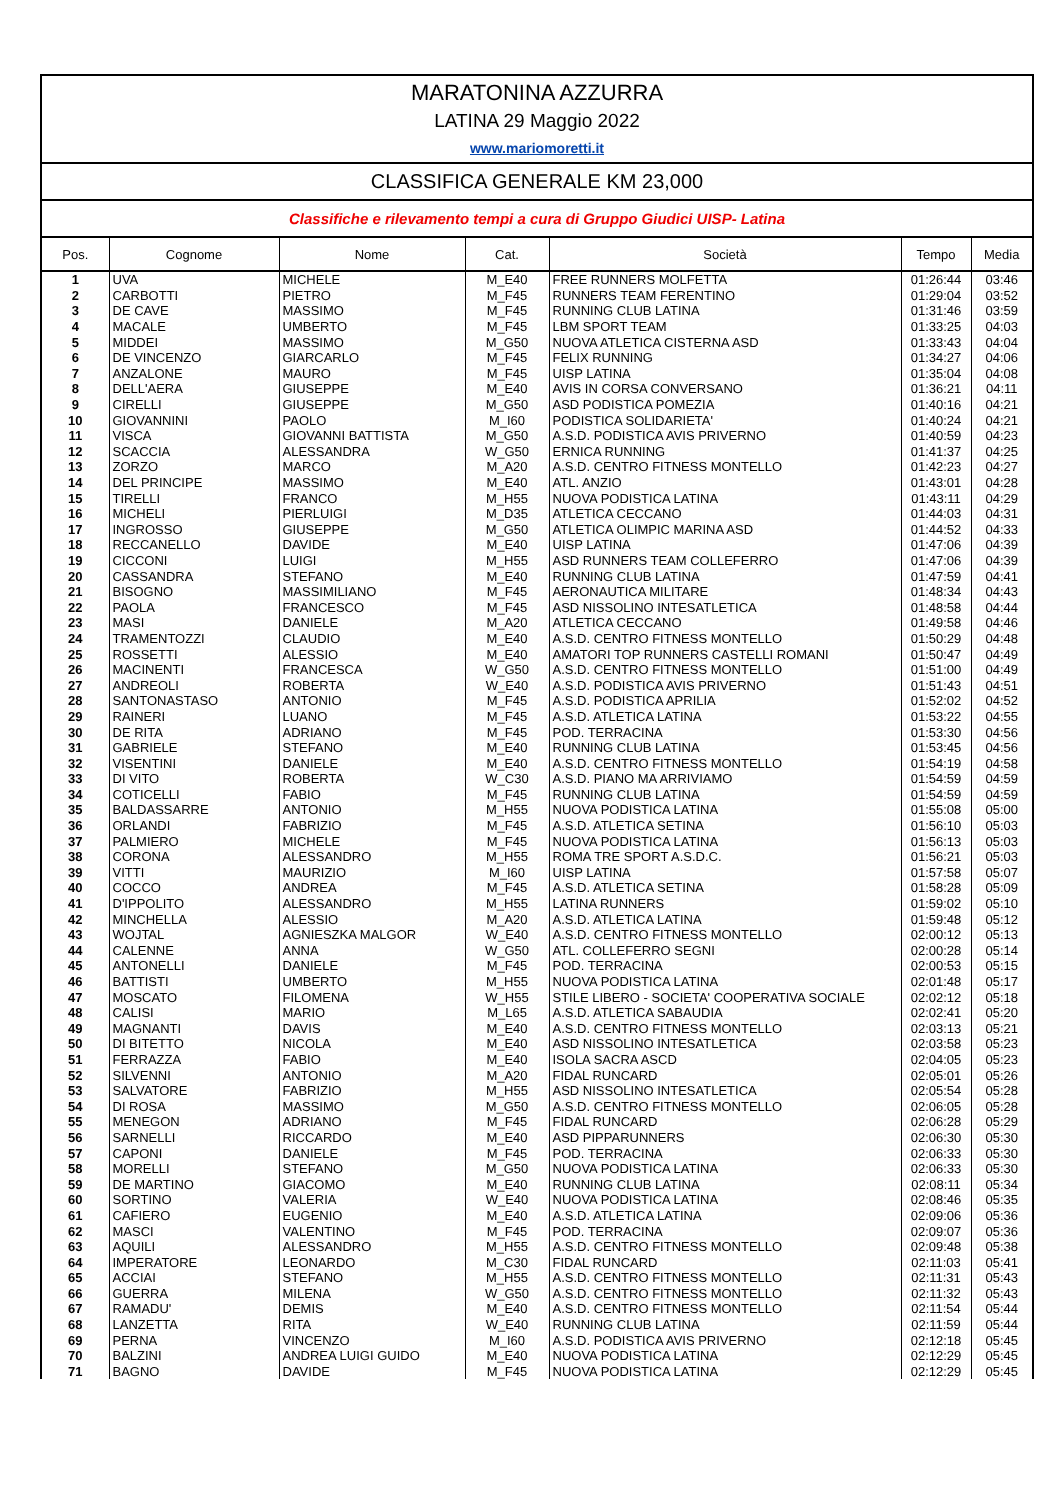MARATONINA AZZURRA
LATINA 29 Maggio 2022
www.mariomoretti.it
CLASSIFICA GENERALE KM 23,000
Classifiche e rilevamento tempi a cura di Gruppo Giudici UISP- Latina
| Pos. | Cognome | Nome | Cat. | Società | Tempo | Media |
| --- | --- | --- | --- | --- | --- | --- |
| 1 | UVA | MICHELE | M_E40 | FREE RUNNERS MOLFETTA | 01:26:44 | 03:46 |
| 2 | CARBOTTI | PIETRO | M_F45 | RUNNERS TEAM FERENTINO | 01:29:04 | 03:52 |
| 3 | DE CAVE | MASSIMO | M_F45 | RUNNING CLUB LATINA | 01:31:46 | 03:59 |
| 4 | MACALE | UMBERTO | M_F45 | LBM SPORT TEAM | 01:33:25 | 04:03 |
| 5 | MIDDEI | MASSIMO | M_G50 | NUOVA ATLETICA CISTERNA ASD | 01:33:43 | 04:04 |
| 6 | DE VINCENZO | GIARCARLO | M_F45 | FELIX RUNNING | 01:34:27 | 04:06 |
| 7 | ANZALONE | MAURO | M_F45 | UISP LATINA | 01:35:04 | 04:08 |
| 8 | DELL'AERA | GIUSEPPE | M_E40 | AVIS IN CORSA CONVERSANO | 01:36:21 | 04:11 |
| 9 | CIRELLI | GIUSEPPE | M_G50 | ASD PODISTICA POMEZIA | 01:40:16 | 04:21 |
| 10 | GIOVANNINI | PAOLO | M_I60 | PODISTICA SOLIDARIETA' | 01:40:24 | 04:21 |
| 11 | VISCA | GIOVANNI BATTISTA | M_G50 | A.S.D. PODISTICA AVIS PRIVERNO | 01:40:59 | 04:23 |
| 12 | SCACCIA | ALESSANDRA | W_G50 | ERNICA RUNNING | 01:41:37 | 04:25 |
| 13 | ZORZO | MARCO | M_A20 | A.S.D. CENTRO FITNESS MONTELLO | 01:42:23 | 04:27 |
| 14 | DEL PRINCIPE | MASSIMO | M_E40 | ATL. ANZIO | 01:43:01 | 04:28 |
| 15 | TIRELLI | FRANCO | M_H55 | NUOVA PODISTICA LATINA | 01:43:11 | 04:29 |
| 16 | MICHELI | PIERLUIGI | M_D35 | ATLETICA CECCANO | 01:44:03 | 04:31 |
| 17 | INGROSSO | GIUSEPPE | M_G50 | ATLETICA OLIMPIC MARINA ASD | 01:44:52 | 04:33 |
| 18 | RECCANELLO | DAVIDE | M_E40 | UISP LATINA | 01:47:06 | 04:39 |
| 19 | CICCONI | LUIGI | M_H55 | ASD RUNNERS TEAM COLLEFERRO | 01:47:06 | 04:39 |
| 20 | CASSANDRA | STEFANO | M_E40 | RUNNING CLUB LATINA | 01:47:59 | 04:41 |
| 21 | BISOGNO | MASSIMILIANO | M_F45 | AERONAUTICA MILITARE | 01:48:34 | 04:43 |
| 22 | PAOLA | FRANCESCO | M_F45 | ASD NISSOLINO INTESATLETICA | 01:48:58 | 04:44 |
| 23 | MASI | DANIELE | M_A20 | ATLETICA CECCANO | 01:49:58 | 04:46 |
| 24 | TRAMENTOZZI | CLAUDIO | M_E40 | A.S.D. CENTRO FITNESS MONTELLO | 01:50:29 | 04:48 |
| 25 | ROSSETTI | ALESSIO | M_E40 | AMATORI TOP RUNNERS CASTELLI ROMANI | 01:50:47 | 04:49 |
| 26 | MACINENTI | FRANCESCA | W_G50 | A.S.D. CENTRO FITNESS MONTELLO | 01:51:00 | 04:49 |
| 27 | ANDREOLI | ROBERTA | W_E40 | A.S.D. PODISTICA AVIS PRIVERNO | 01:51:43 | 04:51 |
| 28 | SANTONASTASO | ANTONIO | M_F45 | A.S.D. PODISTICA APRILIA | 01:52:02 | 04:52 |
| 29 | RAINERI | LUANO | M_F45 | A.S.D. ATLETICA LATINA | 01:53:22 | 04:55 |
| 30 | DE RITA | ADRIANO | M_F45 | POD. TERRACINA | 01:53:30 | 04:56 |
| 31 | GABRIELE | STEFANO | M_E40 | RUNNING CLUB LATINA | 01:53:45 | 04:56 |
| 32 | VISENTINI | DANIELE | M_E40 | A.S.D. CENTRO FITNESS MONTELLO | 01:54:19 | 04:58 |
| 33 | DI VITO | ROBERTA | W_C30 | A.S.D. PIANO MA ARRIVIAMO | 01:54:59 | 04:59 |
| 34 | COTICELLI | FABIO | M_F45 | RUNNING CLUB LATINA | 01:54:59 | 04:59 |
| 35 | BALDASSARRE | ANTONIO | M_H55 | NUOVA PODISTICA LATINA | 01:55:08 | 05:00 |
| 36 | ORLANDI | FABRIZIO | M_F45 | A.S.D. ATLETICA SETINA | 01:56:10 | 05:03 |
| 37 | PALMIERO | MICHELE | M_F45 | NUOVA PODISTICA LATINA | 01:56:13 | 05:03 |
| 38 | CORONA | ALESSANDRO | M_H55 | ROMA TRE SPORT A.S.D.C. | 01:56:21 | 05:03 |
| 39 | VITTI | MAURIZIO | M_I60 | UISP LATINA | 01:57:58 | 05:07 |
| 40 | COCCO | ANDREA | M_F45 | A.S.D. ATLETICA SETINA | 01:58:28 | 05:09 |
| 41 | D'IPPOLITO | ALESSANDRO | M_H55 | LATINA RUNNERS | 01:59:02 | 05:10 |
| 42 | MINCHELLA | ALESSIO | M_A20 | A.S.D. ATLETICA LATINA | 01:59:48 | 05:12 |
| 43 | WOJTAL | AGNIESZKA MALGOR | W_E40 | A.S.D. CENTRO FITNESS MONTELLO | 02:00:12 | 05:13 |
| 44 | CALENNE | ANNA | W_G50 | ATL. COLLEFERRO SEGNI | 02:00:28 | 05:14 |
| 45 | ANTONELLI | DANIELE | M_F45 | POD. TERRACINA | 02:00:53 | 05:15 |
| 46 | BATTISTI | UMBERTO | M_H55 | NUOVA PODISTICA LATINA | 02:01:48 | 05:17 |
| 47 | MOSCATO | FILOMENA | W_H55 | STILE LIBERO - SOCIETA' COOPERATIVA SOCIALE | 02:02:12 | 05:18 |
| 48 | CALISI | MARIO | M_L65 | A.S.D. ATLETICA SABAUDIA | 02:02:41 | 05:20 |
| 49 | MAGNANTI | DAVIS | M_E40 | A.S.D. CENTRO FITNESS MONTELLO | 02:03:13 | 05:21 |
| 50 | DI BITETTO | NICOLA | M_E40 | ASD NISSOLINO INTESATLETICA | 02:03:58 | 05:23 |
| 51 | FERRAZZA | FABIO | M_E40 | ISOLA SACRA ASCD | 02:04:05 | 05:23 |
| 52 | SILVENNI | ANTONIO | M_A20 | FIDAL RUNCARD | 02:05:01 | 05:26 |
| 53 | SALVATORE | FABRIZIO | M_H55 | ASD NISSOLINO INTESATLETICA | 02:05:54 | 05:28 |
| 54 | DI ROSA | MASSIMO | M_G50 | A.S.D. CENTRO FITNESS MONTELLO | 02:06:05 | 05:28 |
| 55 | MENEGON | ADRIANO | M_F45 | FIDAL RUNCARD | 02:06:28 | 05:29 |
| 56 | SARNELLI | RICCARDO | M_E40 | ASD PIPPARUNNERS | 02:06:30 | 05:30 |
| 57 | CAPONI | DANIELE | M_F45 | POD. TERRACINA | 02:06:33 | 05:30 |
| 58 | MORELLI | STEFANO | M_G50 | NUOVA PODISTICA LATINA | 02:06:33 | 05:30 |
| 59 | DE MARTINO | GIACOMO | M_E40 | RUNNING CLUB LATINA | 02:08:11 | 05:34 |
| 60 | SORTINO | VALERIA | W_E40 | NUOVA PODISTICA LATINA | 02:08:46 | 05:35 |
| 61 | CAFIERO | EUGENIO | M_E40 | A.S.D. ATLETICA LATINA | 02:09:06 | 05:36 |
| 62 | MASCI | VALENTINO | M_F45 | POD. TERRACINA | 02:09:07 | 05:36 |
| 63 | AQUILI | ALESSANDRO | M_H55 | A.S.D. CENTRO FITNESS MONTELLO | 02:09:48 | 05:38 |
| 64 | IMPERATORE | LEONARDO | M_C30 | FIDAL RUNCARD | 02:11:03 | 05:41 |
| 65 | ACCIAI | STEFANO | M_H55 | A.S.D. CENTRO FITNESS MONTELLO | 02:11:31 | 05:43 |
| 66 | GUERRA | MILENA | W_G50 | A.S.D. CENTRO FITNESS MONTELLO | 02:11:32 | 05:43 |
| 67 | RAMADU' | DEMIS | M_E40 | A.S.D. CENTRO FITNESS MONTELLO | 02:11:54 | 05:44 |
| 68 | LANZETTA | RITA | W_E40 | RUNNING CLUB LATINA | 02:11:59 | 05:44 |
| 69 | PERNA | VINCENZO | M_I60 | A.S.D. PODISTICA AVIS PRIVERNO | 02:12:18 | 05:45 |
| 70 | BALZINI | ANDREA LUIGI GUIDO | M_E40 | NUOVA PODISTICA LATINA | 02:12:29 | 05:45 |
| 71 | BAGNO | DAVIDE | M_F45 | NUOVA PODISTICA LATINA | 02:12:29 | 05:45 |